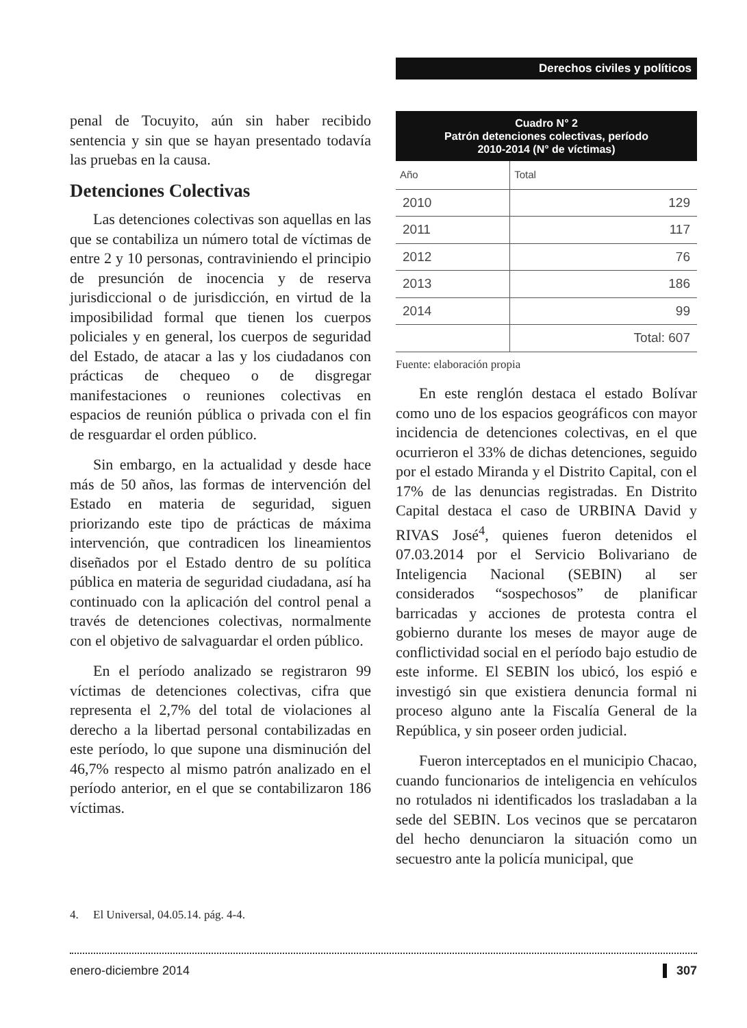Derechos civiles y políticos
penal de Tocuyito, aún sin haber recibido sentencia y sin que se hayan presentado todavía las pruebas en la causa.
Detenciones Colectivas
Las detenciones colectivas son aquellas en las que se contabiliza un número total de víctimas de entre 2 y 10 personas, contraviniendo el principio de presunción de inocencia y de reserva jurisdiccional o de jurisdicción, en virtud de la imposibilidad formal que tienen los cuerpos policiales y en general, los cuerpos de seguridad del Estado, de atacar a las y los ciudadanos con prácticas de chequeo o de disgregar manifestaciones o reuniones colectivas en espacios de reunión pública o privada con el fin de resguardar el orden público.
Sin embargo, en la actualidad y desde hace más de 50 años, las formas de intervención del Estado en materia de seguridad, siguen priorizando este tipo de prácticas de máxima intervención, que contradicen los lineamientos diseñados por el Estado dentro de su política pública en materia de seguridad ciudadana, así ha continuado con la aplicación del control penal a través de detenciones colectivas, normalmente con el objetivo de salvaguardar el orden público.
En el período analizado se registraron 99 víctimas de detenciones colectivas, cifra que representa el 2,7% del total de violaciones al derecho a la libertad personal contabilizadas en este período, lo que supone una disminución del 46,7% respecto al mismo patrón analizado en el período anterior, en el que se contabilizaron 186 víctimas.
Cuadro N° 2 Patrón detenciones colectivas, período 2010-2014 (N° de víctimas)
| Año | Total |
| --- | --- |
| 2010 | 129 |
| 2011 | 117 |
| 2012 | 76 |
| 2013 | 186 |
| 2014 | 99 |
| | Total: 607 |
Fuente: elaboración propia
En este renglón destaca el estado Bolívar como uno de los espacios geográficos con mayor incidencia de detenciones colectivas, en el que ocurrieron el 33% de dichas detenciones, seguido por el estado Miranda y el Distrito Capital, con el 17% de las denuncias registradas. En Distrito Capital destaca el caso de URBINA David y RIVAS José<sup>4</sup>, quienes fueron detenidos el 07.03.2014 por el Servicio Bolivariano de Inteligencia Nacional (SEBIN) al ser considerados “sospechosos” de planificar barricadas y acciones de protesta contra el gobierno durante los meses de mayor auge de conflictividad social en el período bajo estudio de este informe. El SEBIN los ubicó, los espió e investigó sin que existiera denuncia formal ni proceso alguno ante la Fiscalía General de la República, y sin poseer orden judicial.
Fueron interceptados en el municipio Chacao, cuando funcionarios de inteligencia en vehículos no rotulados ni identificados los trasladaban a la sede del SEBIN. Los vecinos que se percataron del hecho denunciaron la situación como un secuestro ante la policía municipal, que
4. El Universal, 04.05.14. pág. 4-4.
enero-diciembre 2014 307